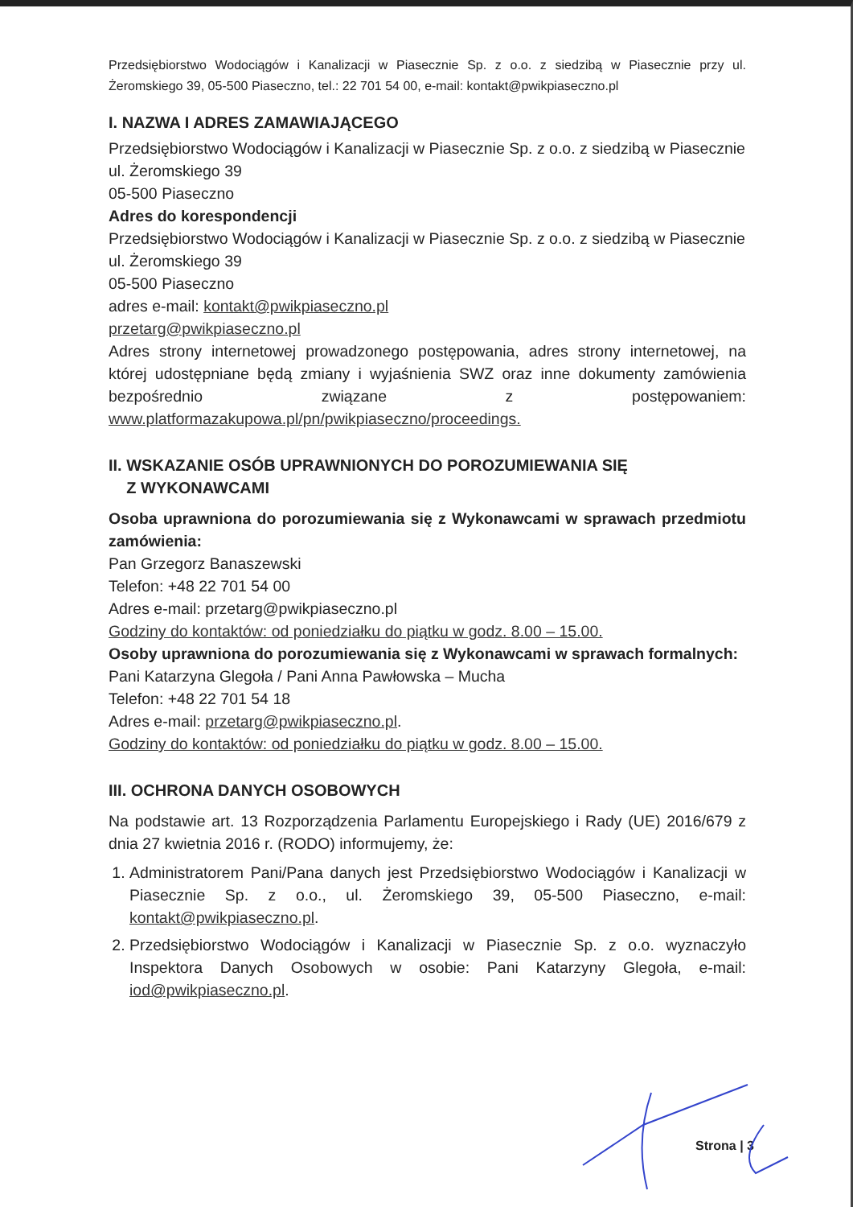Przedsiębiorstwo Wodociągów i Kanalizacji w Piasecznie Sp. z o.o. z siedzibą w Piasecznie przy ul. Żeromskiego 39, 05-500 Piaseczno, tel.: 22 701 54 00, e-mail: kontakt@pwikpiaseczno.pl
I. NAZWA I ADRES ZAMAWIAJĄCEGO
Przedsiębiorstwo Wodociągów i Kanalizacji w Piasecznie Sp. z o.o. z siedzibą w Piasecznie
ul. Żeromskiego 39
05-500 Piaseczno
Adres do korespondencji
Przedsiębiorstwo Wodociągów i Kanalizacji w Piasecznie Sp. z o.o. z siedzibą w Piasecznie
ul. Żeromskiego 39
05-500 Piaseczno
adres e-mail: kontakt@pwikpiaseczno.pl
przetarg@pwikpiaseczno.pl
Adres strony internetowej prowadzonego postępowania, adres strony internetowej, na której udostępniane będą zmiany i wyjaśnienia SWZ oraz inne dokumenty zamówienia bezpośrednio związane z postępowaniem: www.platformazakupowa.pl/pn/pwikpiaseczno/proceedings.
II. WSKAZANIE OSÓB UPRAWNIONYCH DO POROZUMIEWANIA SIĘ
Z WYKONAWCAMI
Osoba uprawniona do porozumiewania się z Wykonawcami w sprawach przedmiotu zamówienia:
Pan Grzegorz Banaszewski
Telefon: +48 22 701 54 00
Adres e-mail: przetarg@pwikpiaseczno.pl
Godziny do kontaktów: od poniedziałku do piątku w godz. 8.00 – 15.00.
Osoby uprawniona do porozumiewania się z Wykonawcami w sprawach formalnych:
Pani Katarzyna Glegoła / Pani Anna Pawłowska – Mucha
Telefon: +48 22 701 54 18
Adres e-mail: przetarg@pwikpiaseczno.pl.
Godziny do kontaktów: od poniedziałku do piątku w godz. 8.00 – 15.00.
III. OCHRONA DANYCH OSOBOWYCH
Na podstawie art. 13 Rozporządzenia Parlamentu Europejskiego i Rady (UE) 2016/679 z dnia 27 kwietnia 2016 r. (RODO) informujemy, że:
1. Administratorem Pani/Pana danych jest Przedsiębiorstwo Wodociągów i Kanalizacji w Piasecznie Sp. z o.o., ul. Żeromskiego 39, 05-500 Piaseczno, e-mail: kontakt@pwikpiaseczno.pl.
2. Przedsiębiorstwo Wodociągów i Kanalizacji w Piasecznie Sp. z o.o. wyznaczyło Inspektora Danych Osobowych w osobie: Pani Katarzyny Glegoła, e-mail: iod@pwikpiaseczno.pl.
Strona | 3